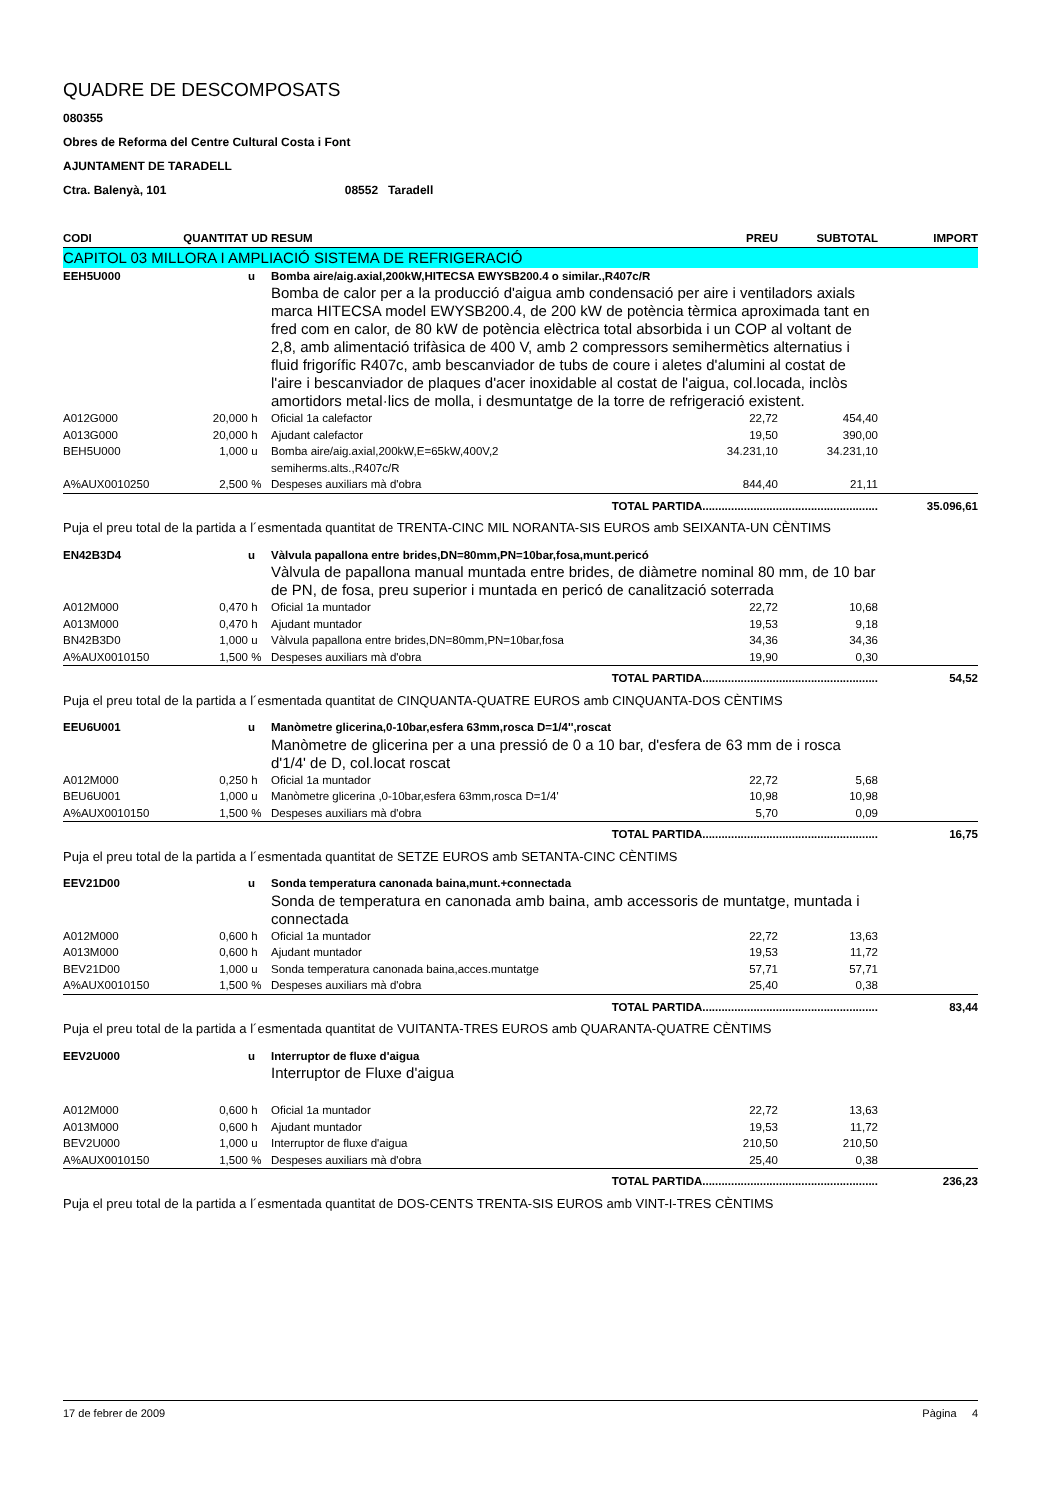QUADRE DE DESCOMPOSATS
080355
Obres de Reforma del Centre Cultural Costa i Font
AJUNTAMENT DE TARADELL
Ctra. Balenyà, 101 08552 Taradell
| CODI | QUANTITAT | UD | RESUM | PREU | SUBTOTAL | IMPORT |
| --- | --- | --- | --- | --- | --- | --- |
| CAPITOL 03 MILLORA I AMPLIACIÓ SISTEMA DE REFRIGERACIÓ | | | | | | |
| EEH5U000 | | u | Bomba aire/aig.axial,200kW,HITECSA EWYSB200.4 o similar.,R407c/R | | | |
| | | | Bomba de calor per a la producció d'aigua amb condensació per aire i ventiladors axials marca HITECSA model EWYSB200.4, de 200 kW de potència tèrmica aproximada tant en fred com en calor, de 80 kW de potència elèctrica total absorbida i un COP al voltant de 2,8, amb alimentació trifàsica de 400 V, amb 2 compressors semihermètics alternatius i fluid frigorífic R407c, amb bescanviador de tubs de coure i aletes d'alumini al costat de l'aire i bescanviador de plaques d'acer inoxidable al costat de l'aigua, col.locada, inclòs amortidors metal·lics de molla, i desmuntatge de la torre de refrigeració existent. | | | |
| A012G000 | 20,000 | h | Oficial 1a calefactor | 22,72 | 454,40 | |
| A013G000 | 20,000 | h | Ajudant calefactor | 19,50 | 390,00 | |
| BEH5U000 | 1,000 | u | Bomba aire/aig.axial,200kW,E=65kW,400V,2 semiherms.alts.,R407c/R | 34.231,10 | 34.231,10 | |
| A%AUX0010250 | 2,500 | % | Despeses auxiliars mà d'obra | 844,40 | 21,11 | |
| TOTAL PARTIDA....................................................... | | | | | | 35.096,61 |
| Puja el preu total de la partida a l´esmentada quantitat de TRENTA-CINC MIL NORANTA-SIS EUROS amb SEIXANTA-UN CÈNTIMS | | | | | | |
| EN42B3D4 | | u | Vàlvula papallona entre brides,DN=80mm,PN=10bar,fosa,munt.pericó | | | |
| | | | Vàlvula de papallona manual muntada entre brides, de diàmetre nominal 80 mm, de 10 bar de PN, de fosa, preu superior i muntada en pericó de canalització soterrada | | | |
| A012M000 | 0,470 | h | Oficial 1a muntador | 22,72 | 10,68 | |
| A013M000 | 0,470 | h | Ajudant muntador | 19,53 | 9,18 | |
| BN42B3D0 | 1,000 | u | Vàlvula papallona entre brides,DN=80mm,PN=10bar,fosa | 34,36 | 34,36 | |
| A%AUX0010150 | 1,500 | % | Despeses auxiliars mà d'obra | 19,90 | 0,30 | |
| TOTAL PARTIDA....................................................... | | | | | | 54,52 |
| Puja el preu total de la partida a l´esmentada quantitat de CINQUANTA-QUATRE EUROS amb CINQUANTA-DOS CÈNTIMS | | | | | | |
| EEU6U001 | | u | Manòmetre glicerina,0-10bar,esfera 63mm,rosca D=1/4'',roscat | | | |
| | | | Manòmetre de glicerina per a una pressió de 0 a 10 bar, d'esfera de 63 mm de i rosca d'1/4' de D, col.locat roscat | | | |
| A012M000 | 0,250 | h | Oficial 1a muntador | 22,72 | 5,68 | |
| BEU6U001 | 1,000 | u | Manòmetre glicerina ,0-10bar,esfera 63mm,rosca D=1/4' | 10,98 | 10,98 | |
| A%AUX0010150 | 1,500 | % | Despeses auxiliars mà d'obra | 5,70 | 0,09 | |
| TOTAL PARTIDA....................................................... | | | | | | 16,75 |
| Puja el preu total de la partida a l´esmentada quantitat de SETZE EUROS amb SETANTA-CINC CÈNTIMS | | | | | | |
| EEV21D00 | | u | Sonda temperatura canonada baina,munt.+connectada | | | |
| | | | Sonda de temperatura en canonada amb baina, amb accessoris de muntatge, muntada i connectada | | | |
| A012M000 | 0,600 | h | Oficial 1a muntador | 22,72 | 13,63 | |
| A013M000 | 0,600 | h | Ajudant muntador | 19,53 | 11,72 | |
| BEV21D00 | 1,000 | u | Sonda temperatura canonada baina,acces.muntatge | 57,71 | 57,71 | |
| A%AUX0010150 | 1,500 | % | Despeses auxiliars mà d'obra | 25,40 | 0,38 | |
| TOTAL PARTIDA....................................................... | | | | | | 83,44 |
| Puja el preu total de la partida a l´esmentada quantitat de VUITANTA-TRES EUROS amb QUARANTA-QUATRE CÈNTIMS | | | | | | |
| EEV2U000 | | u | Interruptor de fluxe d'aigua | | | |
| | | | Interruptor de Fluxe d'aigua | | | |
| A012M000 | 0,600 | h | Oficial 1a muntador | 22,72 | 13,63 | |
| A013M000 | 0,600 | h | Ajudant muntador | 19,53 | 11,72 | |
| BEV2U000 | 1,000 | u | Interruptor de fluxe d'aigua | 210,50 | 210,50 | |
| A%AUX0010150 | 1,500 | % | Despeses auxiliars mà d'obra | 25,40 | 0,38 | |
| TOTAL PARTIDA....................................................... | | | | | | 236,23 |
| Puja el preu total de la partida a l´esmentada quantitat de DOS-CENTS TRENTA-SIS EUROS amb VINT-I-TRES CÈNTIMS | | | | | | |
17 de febrer de 2009 Pàgina 4